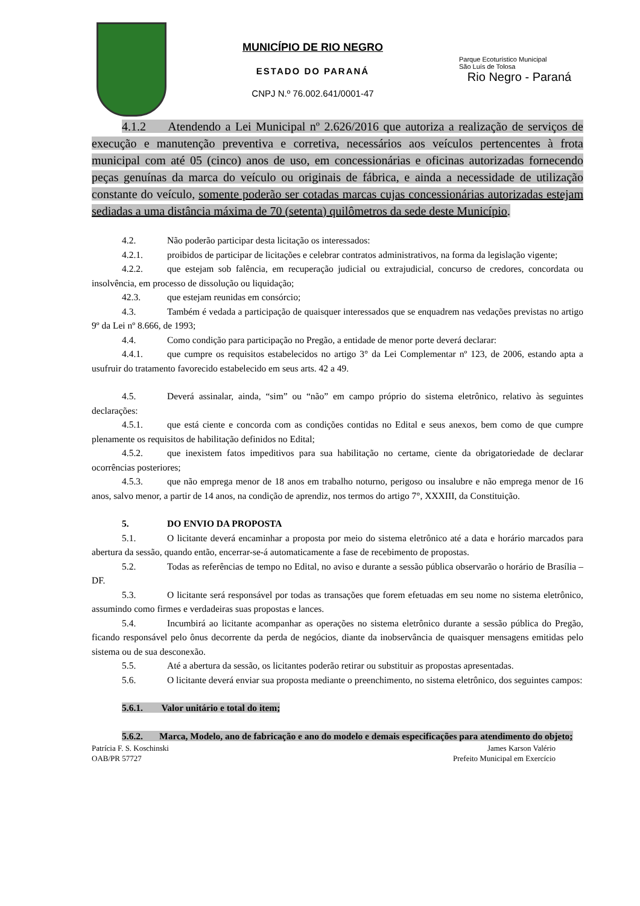MUNICÍPIO DE RIO NEGRO
ESTADO DO PARANÁ
CNPJ N.º 76.002.641/0001-47
Parque Ecoturístico Municipal
São Luís de Tolosa
Rio Negro - Paraná
4.1.2 Atendendo a Lei Municipal nº 2.626/2016 que autoriza a realização de serviços de execução e manutenção preventiva e corretiva, necessários aos veículos pertencentes à frota municipal com até 05 (cinco) anos de uso, em concessionárias e oficinas autorizadas fornecendo peças genuínas da marca do veículo ou originais de fábrica, e ainda a necessidade de utilização constante do veículo, somente poderão ser cotadas marcas cujas concessionárias autorizadas estejam sediadas a uma distância máxima de 70 (setenta) quilômetros da sede deste Município.
4.2. Não poderão participar desta licitação os interessados:
4.2.1. proibidos de participar de licitações e celebrar contratos administrativos, na forma da legislação vigente;
4.2.2. que estejam sob falência, em recuperação judicial ou extrajudicial, concurso de credores, concordata ou insolvência, em processo de dissolução ou liquidação;
42.3. que estejam reunidas em consórcio;
4.3. Também é vedada a participação de quaisquer interessados que se enquadrem nas vedações previstas no artigo 9º da Lei nº 8.666, de 1993;
4.4. Como condição para participação no Pregão, a entidade de menor porte deverá declarar:
4.4.1. que cumpre os requisitos estabelecidos no artigo 3° da Lei Complementar nº 123, de 2006, estando apta a usufruir do tratamento favorecido estabelecido em seus arts. 42 a 49.
4.5. Deverá assinalar, ainda, “sim” ou “não” em campo próprio do sistema eletrônico, relativo às seguintes declarações:
4.5.1. que está ciente e concorda com as condições contidas no Edital e seus anexos, bem como de que cumpre plenamente os requisitos de habilitação definidos no Edital;
4.5.2. que inexistem fatos impeditivos para sua habilitação no certame, ciente da obrigatoriedade de declarar ocorrências posteriores;
4.5.3. que não emprega menor de 18 anos em trabalho noturno, perigoso ou insalubre e não emprega menor de 16 anos, salvo menor, a partir de 14 anos, na condição de aprendiz, nos termos do artigo 7°, XXXIII, da Constituição.
5. DO ENVIO DA PROPOSTA
5.1. O licitante deverá encaminhar a proposta por meio do sistema eletrônico até a data e horário marcados para abertura da sessão, quando então, encerrar-se-á automaticamente a fase de recebimento de propostas.
5.2. Todas as referências de tempo no Edital, no aviso e durante a sessão pública observarão o horário de Brasília – DF.
5.3. O licitante será responsável por todas as transações que forem efetuadas em seu nome no sistema eletrônico, assumindo como firmes e verdadeiras suas propostas e lances.
5.4. Incumbirá ao licitante acompanhar as operações no sistema eletrônico durante a sessão pública do Pregão, ficando responsável pelo ônus decorrente da perda de negócios, diante da inobservância de quaisquer mensagens emitidas pelo sistema ou de sua desconexão.
5.5. Até a abertura da sessão, os licitantes poderão retirar ou substituir as propostas apresentadas.
5.6. O licitante deverá enviar sua proposta mediante o preenchimento, no sistema eletrônico, dos seguintes campos:
5.6.1. Valor unitário e total do item;
5.6.2. Marca, Modelo, ano de fabricação e ano do modelo e demais especificações para atendimento do objeto;
Patrícia F. S. Koschinski
OAB/PR 57727
James Karson Valério
Prefeito Municipal em Exercício